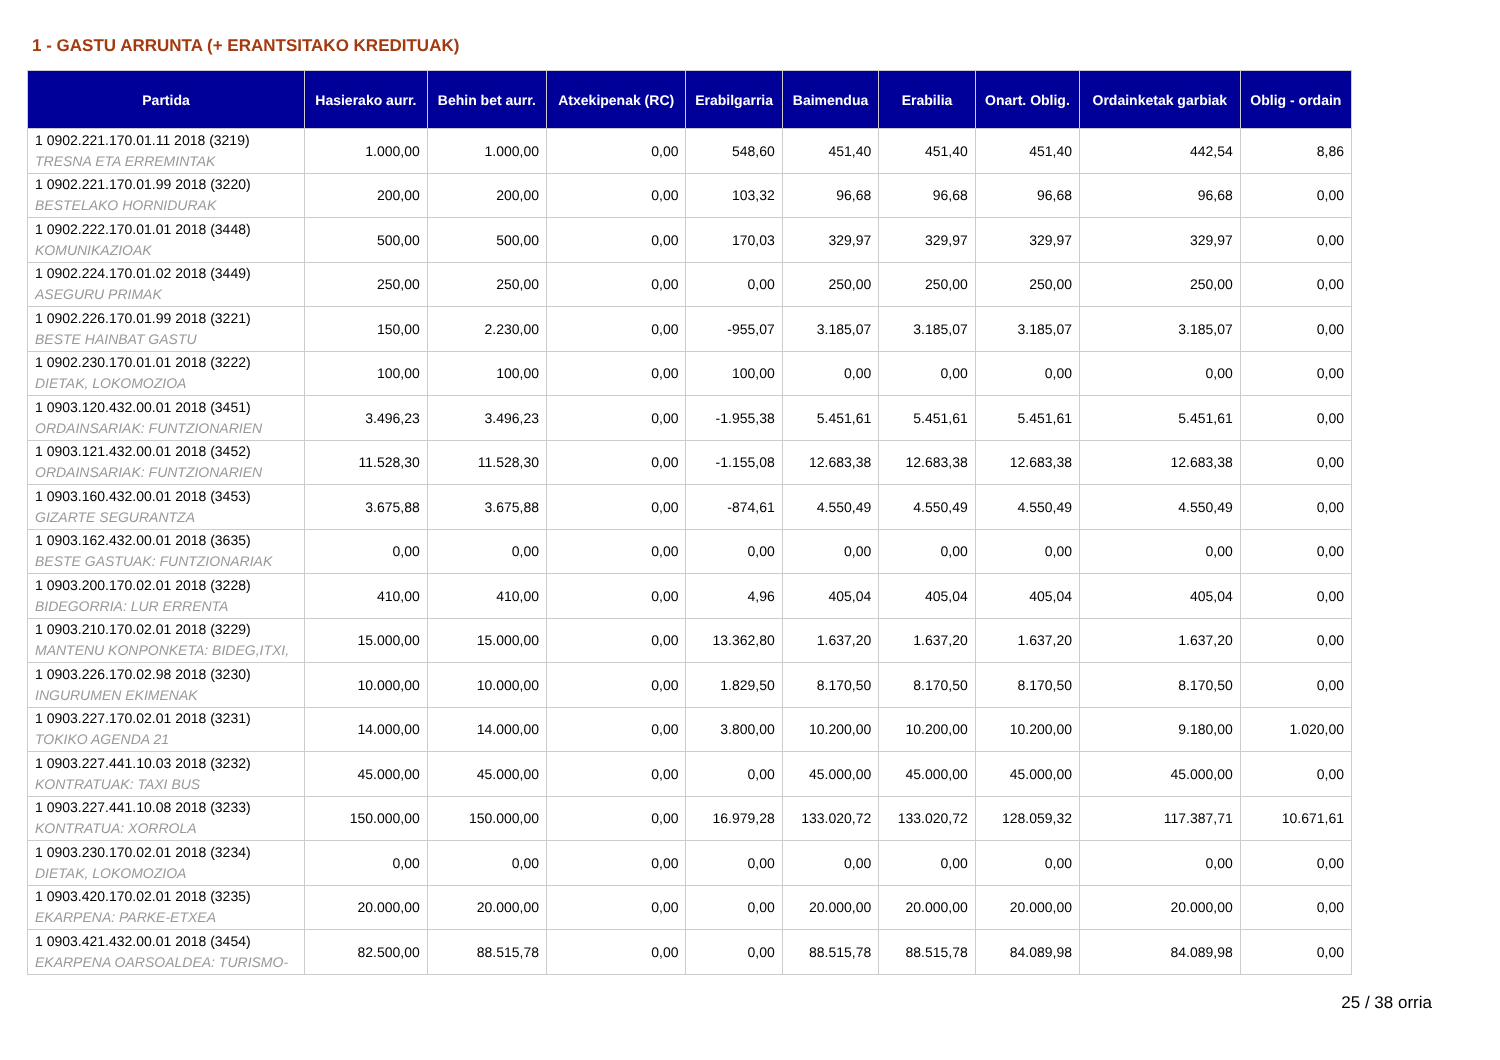1 - GASTU ARRUNTA (+ ERANTSITAKO KREDITUAK)
| Partida | Hasierako aurr. | Behin bet aurr. | Atxekipenak (RC) | Erabilgarria | Baimendua | Erabilia | Onart. Oblig. | Ordainketak garbiak | Oblig - ordain |
| --- | --- | --- | --- | --- | --- | --- | --- | --- | --- |
| 1 0902.221.170.01.11 2018 (3219) TRESNA ETA ERREMINTAK | 1.000,00 | 1.000,00 | 0,00 | 548,60 | 451,40 | 451,40 | 451,40 | 442,54 | 8,86 |
| 1 0902.221.170.01.99 2018 (3220) BESTELAKO HORNIDURAK | 200,00 | 200,00 | 0,00 | 103,32 | 96,68 | 96,68 | 96,68 | 96,68 | 0,00 |
| 1 0902.222.170.01.01 2018 (3448) KOMUNIKAZIOAK | 500,00 | 500,00 | 0,00 | 170,03 | 329,97 | 329,97 | 329,97 | 329,97 | 0,00 |
| 1 0902.224.170.01.02 2018 (3449) ASEGURU PRIMAK | 250,00 | 250,00 | 0,00 | 0,00 | 250,00 | 250,00 | 250,00 | 250,00 | 0,00 |
| 1 0902.226.170.01.99 2018 (3221) BESTE HAINBAT GASTU | 150,00 | 2.230,00 | 0,00 | -955,07 | 3.185,07 | 3.185,07 | 3.185,07 | 3.185,07 | 0,00 |
| 1 0902.230.170.01.01 2018 (3222) DIETAK, LOKOMOZIOA | 100,00 | 100,00 | 0,00 | 100,00 | 0,00 | 0,00 | 0,00 | 0,00 | 0,00 |
| 1 0903.120.432.00.01 2018 (3451) ORDAINSARIAK: FUNTZIONARIEN | 3.496,23 | 3.496,23 | 0,00 | -1.955,38 | 5.451,61 | 5.451,61 | 5.451,61 | 5.451,61 | 0,00 |
| 1 0903.121.432.00.01 2018 (3452) ORDAINSARIAK: FUNTZIONARIEN | 11.528,30 | 11.528,30 | 0,00 | -1.155,08 | 12.683,38 | 12.683,38 | 12.683,38 | 12.683,38 | 0,00 |
| 1 0903.160.432.00.01 2018 (3453) GIZARTE SEGURANTZA | 3.675,88 | 3.675,88 | 0,00 | -874,61 | 4.550,49 | 4.550,49 | 4.550,49 | 4.550,49 | 0,00 |
| 1 0903.162.432.00.01 2018 (3635) BESTE GASTUAK: FUNTZIONARIAK | 0,00 | 0,00 | 0,00 | 0,00 | 0,00 | 0,00 | 0,00 | 0,00 | 0,00 |
| 1 0903.200.170.02.01 2018 (3228) BIDEGORRIA: LUR ERRENTA | 410,00 | 410,00 | 0,00 | 4,96 | 405,04 | 405,04 | 405,04 | 405,04 | 0,00 |
| 1 0903.210.170.02.01 2018 (3229) MANTENU KONPONKETA: BIDEG,ITXI, | 15.000,00 | 15.000,00 | 0,00 | 13.362,80 | 1.637,20 | 1.637,20 | 1.637,20 | 1.637,20 | 0,00 |
| 1 0903.226.170.02.98 2018 (3230) INGURUMEN EKIMENAK | 10.000,00 | 10.000,00 | 0,00 | 1.829,50 | 8.170,50 | 8.170,50 | 8.170,50 | 8.170,50 | 0,00 |
| 1 0903.227.170.02.01 2018 (3231) TOKIKO AGENDA 21 | 14.000,00 | 14.000,00 | 0,00 | 3.800,00 | 10.200,00 | 10.200,00 | 10.200,00 | 9.180,00 | 1.020,00 |
| 1 0903.227.441.10.03 2018 (3232) KONTRATUAK: TAXI BUS | 45.000,00 | 45.000,00 | 0,00 | 0,00 | 45.000,00 | 45.000,00 | 45.000,00 | 45.000,00 | 0,00 |
| 1 0903.227.441.10.08 2018 (3233) KONTRATUA: XORROLA | 150.000,00 | 150.000,00 | 0,00 | 16.979,28 | 133.020,72 | 133.020,72 | 128.059,32 | 117.387,71 | 10.671,61 |
| 1 0903.230.170.02.01 2018 (3234) DIETAK, LOKOMOZIOA | 0,00 | 0,00 | 0,00 | 0,00 | 0,00 | 0,00 | 0,00 | 0,00 | 0,00 |
| 1 0903.420.170.02.01 2018 (3235) EKARPENA: PARKE-ETXEA | 20.000,00 | 20.000,00 | 0,00 | 0,00 | 20.000,00 | 20.000,00 | 20.000,00 | 20.000,00 | 0,00 |
| 1 0903.421.432.00.01 2018 (3454) EKARPENA OARSOALDEA: TURISMO- | 82.500,00 | 88.515,78 | 0,00 | 0,00 | 88.515,78 | 88.515,78 | 84.089,98 | 84.089,98 | 0,00 |
25 / 38 orria